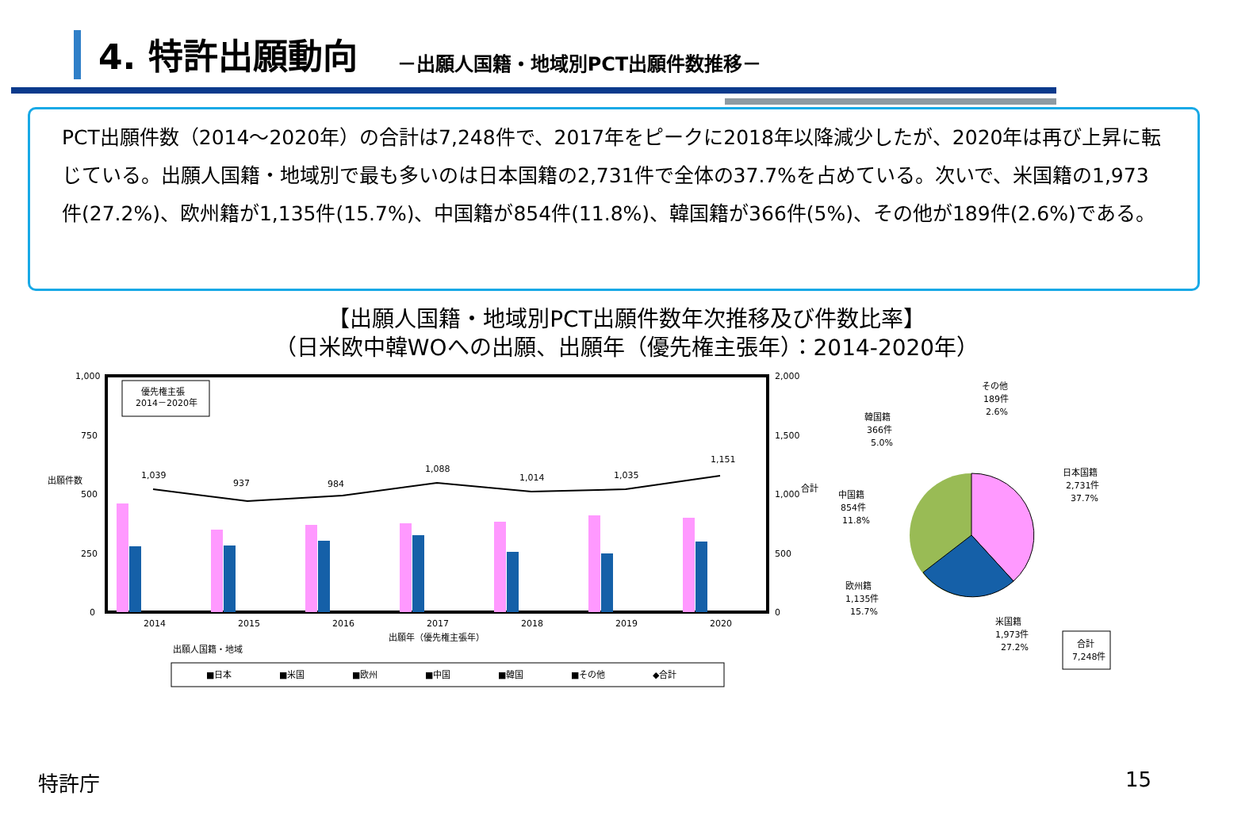4. 特許出願動向
－出願人国籍・地域別PCT出願件数推移－
PCT出願件数（2014～2020年）の合計は7,248件で、2017年をピークに2018年以降減少したが、2020年は再び上昇に転じている。出願人国籍・地域別で最も多いのは日本国籍の2,731件で全体の37.7%を占めている。次いで、米国籍の1,973件(27.2%)、欧州籍が1,135件(15.7%)、中国籍が854件(11.8%)、韓国籍が366件(5%)、その他が189件(2.6%)である。
【出願人国籍・地域別PCT出願件数年次推移及び件数比率】
（日米欧中韓WOへの出願、出願年（優先権主張年）：2014-2020年）
1,000
750
500
250
0
2,000
1,500
1,000
500
0
出願件数
合計
優先権主張
2014－2020年
1,039
937
984
1,088
1,014
1,035
1,151
2014
2015
2016
2017
2018
2019
2020
出願年（優先権主張年）
出願人国籍・地域
■日本
■米国
■欧州
■中国
■韓国
■その他
◆合計
その他
189件
2.6%
韓国籍
366件
5.0%
日本国籍
2,731件
37.7%
中国籍
854件
11.8%
欧州籍
1,135件
15.7%
米国籍
1,973件
27.2%
合計
7,248件
特許庁 15